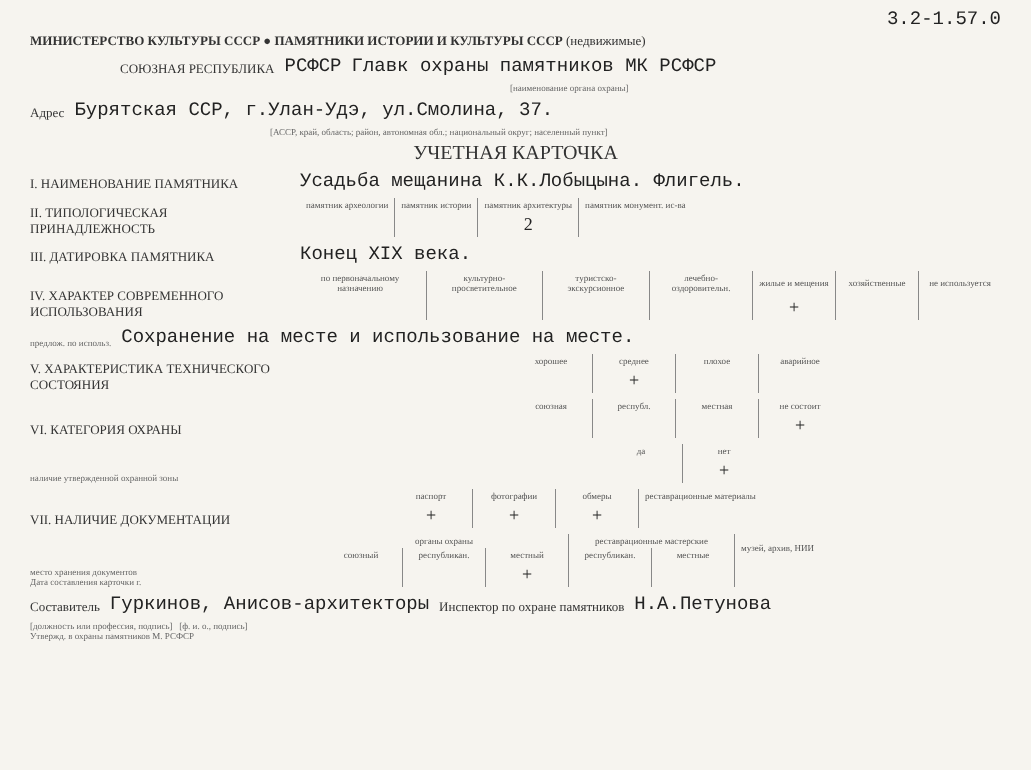3.2-1.57.0
МИНИСТЕРСТВО КУЛЬТУРЫ СССР ● ПАМЯТНИКИ ИСТОРИИ И КУЛЬТУРЫ СССР (недвижимые)
СОЮЗНАЯ РЕСПУБЛИКА РСФСР Главк охраны памятников МК РСФСР
[наименование органа охраны]
Адрес Бурятская ССР, г.Улан-Удэ, ул.Смолина, 37.
[АССР, край, область; район, автономная обл.; национальный округ; населенный пункт]
УЧЕТНАЯ КАРТОЧКА
I. НАИМЕНОВАНИЕ ПАМЯТНИКА Усадьба мещанина К.К.Лобыцына. Флигель.
II. ТИПОЛОГИЧЕСКАЯ ПРИНАДЛЕЖНОСТЬ
| памятник археологии | памятник истории | памятник архитектуры | памятник монумент. ис-ва |
| | | 2 | |
III. ДАТИРОВКА ПАМЯТНИКА Конец XIX века.
IV. ХАРАКТЕР СОВРЕМЕННОГО ИСПОЛЬЗОВАНИЯ
| по первоначальному назначению | культурно-просветительное | туристско-экскурсионное | лечебно-оздоровительн. | жилые и мещения | хозяйственные | не используется |
| | | | | + | | |
предлож. по использ. Сохранение на месте и использование на месте.
V. ХАРАКТЕРИСТИКА ТЕХНИЧЕСКОГО СОСТОЯНИЯ
| хорошее | среднее | плохое | аварийное |
| | + | | |
VI. КАТЕГОРИЯ ОХРАНЫ
| союзная | республ. | местная | не состоит |
| | | | + |
наличие утвержденной охранной зоны
| да | нет |
| | + |
VII. НАЛИЧИЕ ДОКУМЕНТАЦИИ
| паспорт | фотографии | обмеры | реставрационные материалы |
| + | + | + | |
место хранения документов
Дата составления карточки г.
| органы охраны | | | реставрационные мастерские | | музей, архив, НИИ |
| союзный | республикан. | местный | республикан. | местные | |
| | | + | | | |
Составитель Гуркинов, Анисов-архитекторы Инспектор по охране памятников Н.А.Петунова
[должность или профессия, подпись] [ф. и. о., подпись]
Утвержд. в охраны памятников М. РСФСР